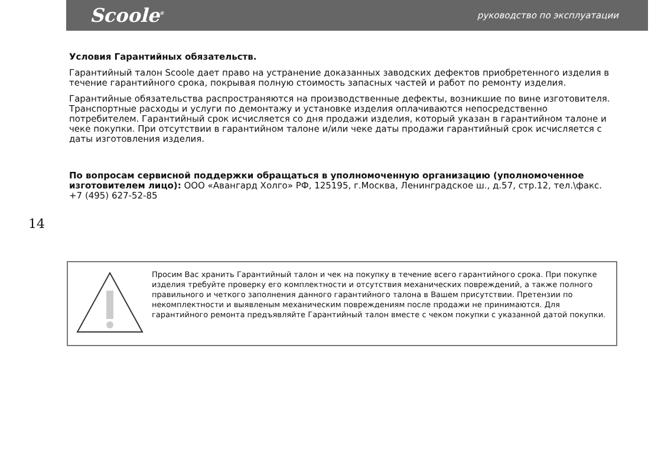Scoole<sup>®</sup> руководство по эксплуатации
Условия Гарантийных обязательств.
Гарантийный талон Scoole дает право на устранение доказанных заводских дефектов приобретенного изделия в течение гарантийного срока, покрывая полную стоимость запасных частей и работ по ремонту изделия.
Гарантийные обязательства распространяются на производственные дефекты, возникшие по вине изготовителя. Транспортные расходы и услуги по демонтажу и установке изделия оплачиваются непосредственно потребителем. Гарантийный срок исчисляется со дня продажи изделия, который указан в гарантийном талоне и чеке покупки. При отсутствии в гарантийном талоне и/или чеке даты продажи гарантийный срок исчисляется с даты изготовления изделия.
По вопросам сервисной поддержки обращаться в уполномоченную организацию (уполномоченное изготовителем лицо): ООО «Авангард Холго» РФ, 125195, г.Москва, Ленинградское ш., д.57, стр.12, тел.\факс. +7 (495) 627-52-85
14
Просим Вас хранить Гарантийный талон и чек на покупку в течение всего гарантийного срока. При покупке изделия требуйте проверку его комплектности и отсутствия механических повреждений, а также полного правильного и четкого заполнения данного гарантийного талона в Вашем присутствии. Претензии по некомплектности и выявленым механическим повреждениям после продажи не принимаются. Для гарантийного ремонта предъявляйте Гарантийный талон вместе с чеком покупки с указанной датой покупки.